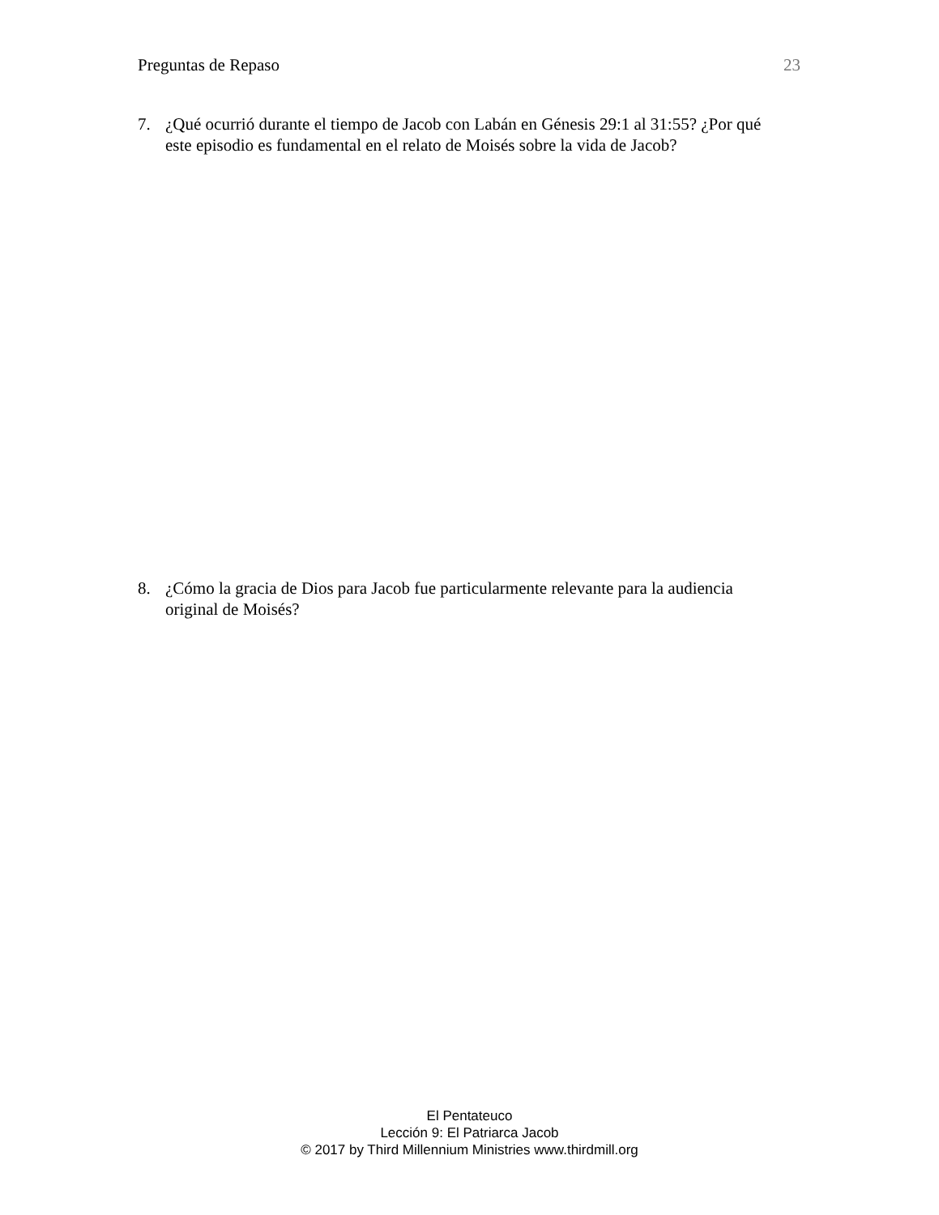Preguntas de Repaso 23
7. ¿Qué ocurrió durante el tiempo de Jacob con Labán en Génesis 29:1 al 31:55? ¿Por qué este episodio es fundamental en el relato de Moisés sobre la vida de Jacob?
8. ¿Cómo la gracia de Dios para Jacob fue particularmente relevante para la audiencia original de Moisés?
El Pentateuco
Lección 9: El Patriarca Jacob
© 2017 by Third Millennium Ministries www.thirdmill.org